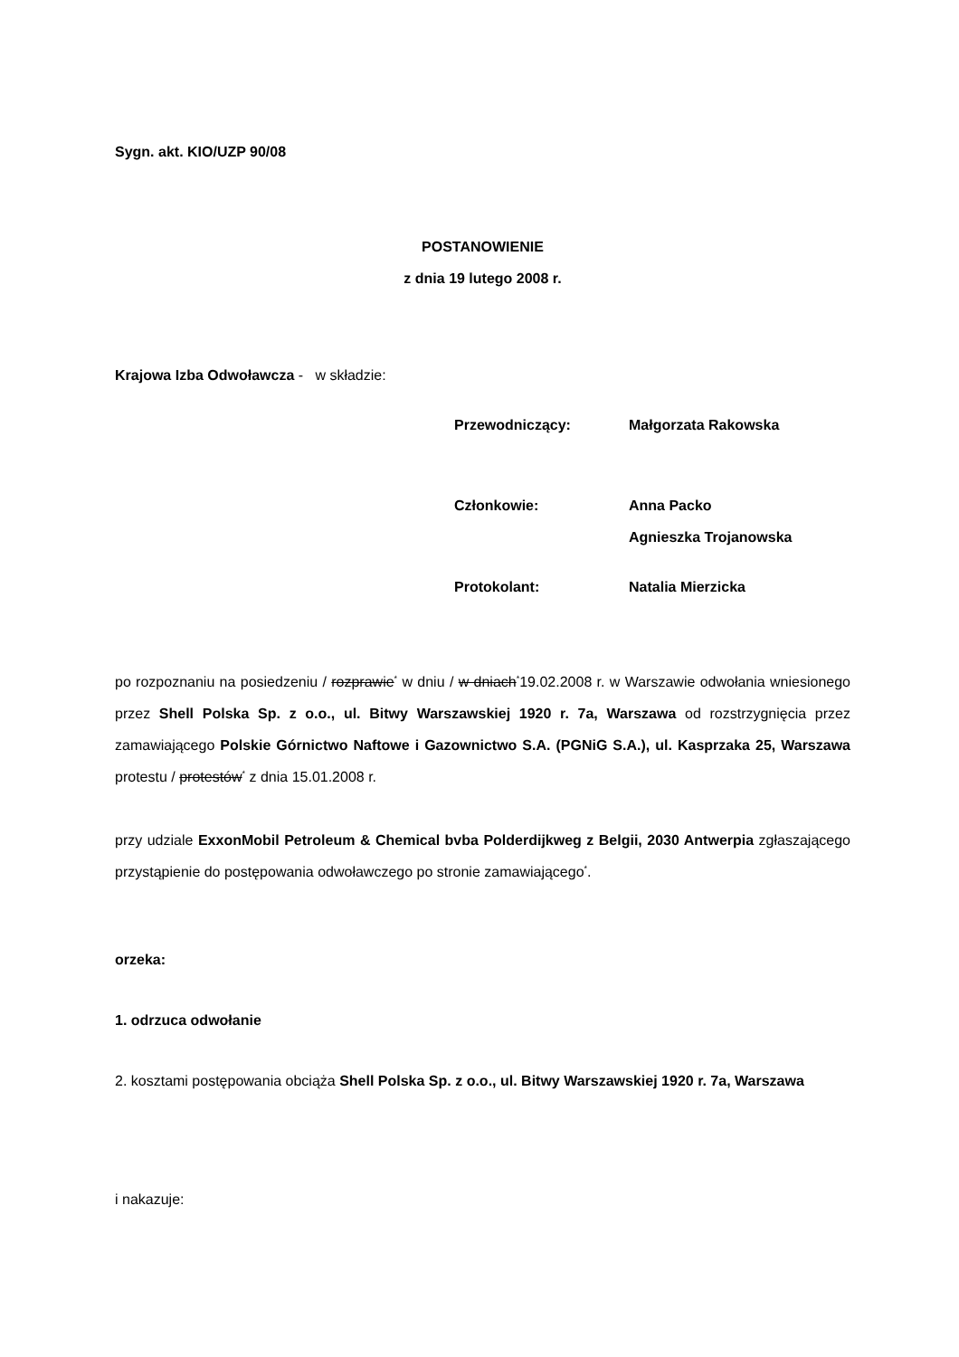Sygn. akt. KIO/UZP 90/08
POSTANOWIENIE
z dnia 19 lutego 2008 r.
Krajowa Izba Odwoławcza - w składzie:
| Przewodniczący: | Małgorzata Rakowska |
| Członkowie: | Anna Packo Agnieszka Trojanowska |
| Protokolant: | Natalia Mierzicka |
po rozpoznaniu na posiedzeniu / rozprawie<sup>*</sup> w dniu / w dniach<sup>*</sup>19.02.2008 r. w Warszawie odwołania wniesionego przez Shell Polska Sp. z o.o., ul. Bitwy Warszawskiej 1920 r. 7a, Warszawa od rozstrzygnięcia przez zamawiającego Polskie Górnictwo Naftowe i Gazownictwo S.A. (PGNiG S.A.), ul. Kasprzaka 25, Warszawa protestu / protestów<sup>*</sup> z dnia 15.01.2008 r.
przy udziale ExxonMobil Petroleum & Chemical bvba Polderdijkweg z Belgii, 2030 Antwerpia zgłaszającego przystąpienie do postępowania odwoławczego po stronie zamawiającego<sup>*</sup>.
orzeka:
1. odrzuca odwołanie
2. kosztami postępowania obciąża Shell Polska Sp. z o.o., ul. Bitwy Warszawskiej 1920 r. 7a, Warszawa
i nakazuje: